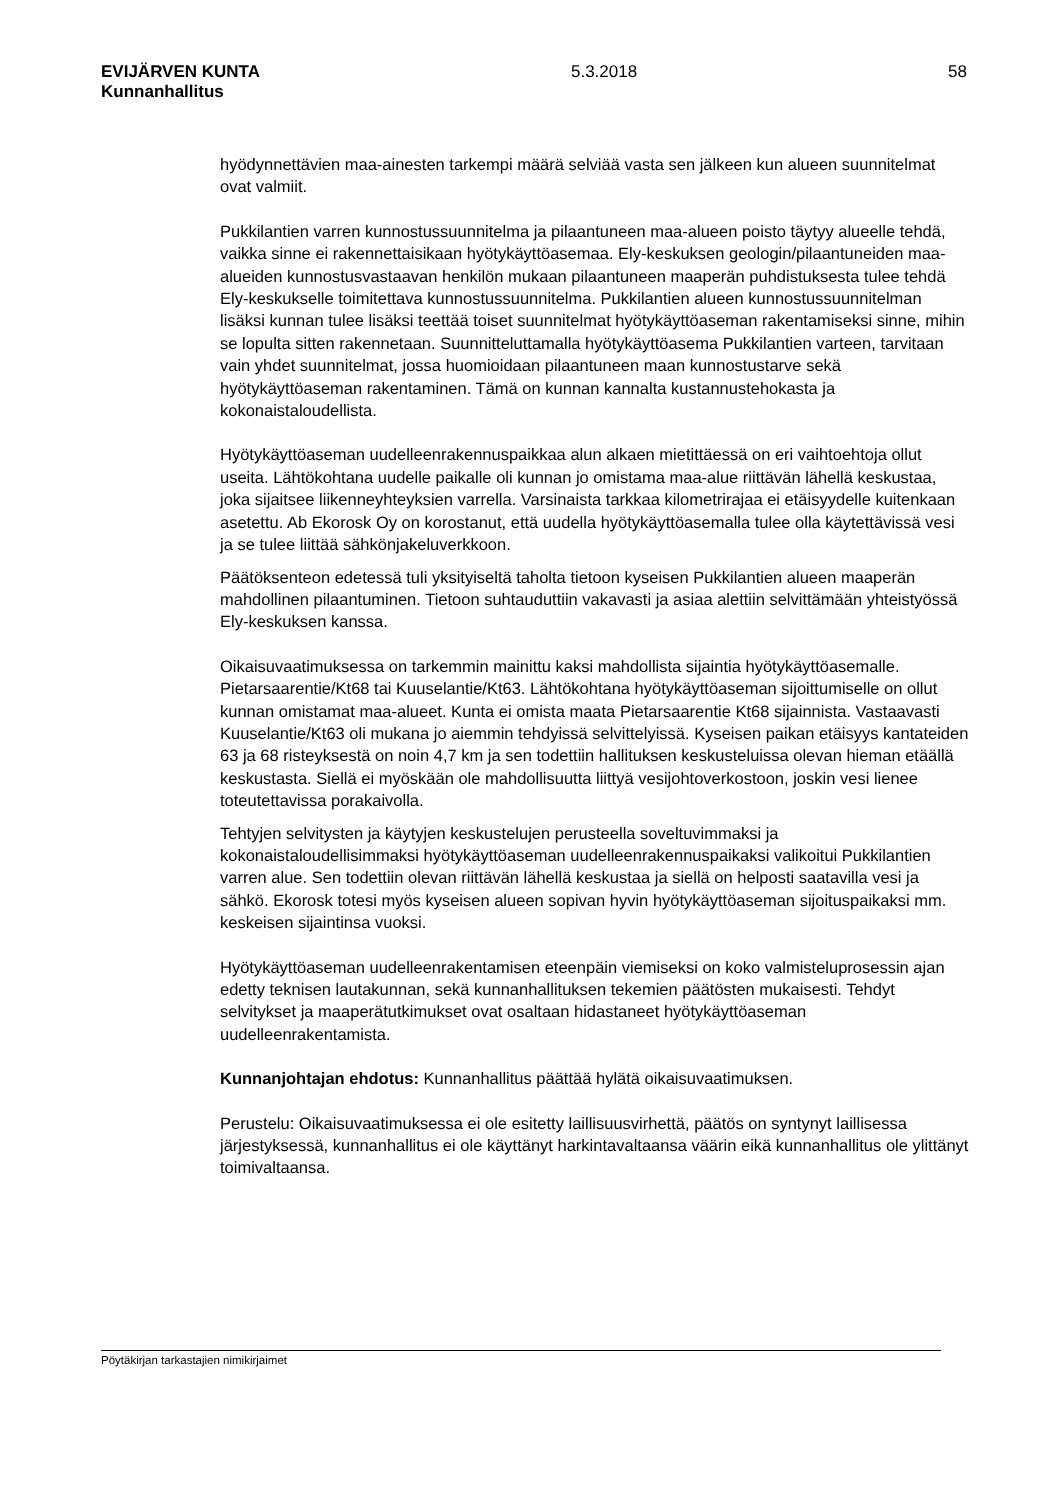EVIJÄRVEN KUNTA 5.3.2018 58
Kunnanhallitus
hyödynnettävien maa-ainesten tarkempi määrä selviää vasta sen jälkeen kun alueen suunnitelmat ovat valmiit.
Pukkilantien varren kunnostussuunnitelma ja pilaantuneen maa-alueen poisto täytyy alueelle tehdä, vaikka sinne ei rakennettaisikaan hyötykäyttöasemaa. Ely-keskuksen geologin/pilaantuneiden maa-alueiden kunnostusvastaavan henkilön mukaan pilaantuneen maaperän puhdistuksesta tulee tehdä Ely-keskukselle toimitettava kunnostussuunnitelma. Pukkilantien alueen kunnostussuunnitelman lisäksi kunnan tulee lisäksi teettää toiset suunnitelmat hyötykäyttöaseman rakentamiseksi sinne, mihin se lopulta sitten rakennetaan. Suunnitteluttamalla hyötykäyttöasema Pukkilantien varteen, tarvitaan vain yhdet suunnitelmat, jossa huomioidaan pilaantuneen maan kunnostustarve sekä hyötykäyttöaseman rakentaminen. Tämä on kunnan kannalta kustannustehokasta ja kokonaistaloudellista.
Hyötykäyttöaseman uudelleenrakennuspaikkaa alun alkaen mietittäessä on eri vaihtoehtoja ollut useita. Lähtökohtana uudelle paikalle oli kunnan jo omistama maa-alue riittävän lähellä keskustaa, joka sijaitsee liikenneyhteyksien varrella. Varsinaista tarkkaa kilometrirajaa ei etäisyydelle kuitenkaan asetettu. Ab Ekorosk Oy on korostanut, että uudella hyötykäyttöasemalla tulee olla käytettävissä vesi ja se tulee liittää sähkönjakeluverkkoon.
Päätöksenteon edetessä tuli yksityiseltä taholta tietoon kyseisen Pukkilantien alueen maaperän mahdollinen pilaantuminen. Tietoon suhtauduttiin vakavasti ja asiaa alettiin selvittämään yhteistyössä Ely-keskuksen kanssa.
Oikaisuvaatimuksessa on tarkemmin mainittu kaksi mahdollista sijaintia hyötykäyttöasemalle. Pietarsaarentie/Kt68 tai Kuuselantie/Kt63. Lähtökohtana hyötykäyttöaseman sijoittumiselle on ollut kunnan omistamat maa-alueet. Kunta ei omista maata Pietarsaarentie Kt68 sijainnista. Vastaavasti Kuuselantie/Kt63 oli mukana jo aiemmin tehdyissä selvittelyissä. Kyseisen paikan etäisyys kantateiden 63 ja 68 risteyksestä on noin 4,7 km ja sen todettiin hallituksen keskusteluissa olevan hieman etäällä keskustasta. Siellä ei myöskään ole mahdollisuutta liittyä vesijohtoverkostoon, joskin vesi lienee toteutettavissa porakaivolla.
Tehtyjen selvitysten ja käytyjen keskustelujen perusteella soveltuvimmaksi ja kokonaistaloudellisimmaksi hyötykäyttöaseman uudelleenrakennuspaikaksi valikoitui Pukkilantien varren alue. Sen todettiin olevan riittävän lähellä keskustaa ja siellä on helposti saatavilla vesi ja sähkö. Ekorosk totesi myös kyseisen alueen sopivan hyvin hyötykäyttöaseman sijoituspaikaksi mm. keskeisen sijaintinsa vuoksi.
Hyötykäyttöaseman uudelleenrakentamisen eteenpäin viemiseksi on koko valmisteluprosessin ajan edetty teknisen lautakunnan, sekä kunnanhallituksen tekemien päätösten mukaisesti. Tehdyt selvitykset ja maaperätutkimukset ovat osaltaan hidastaneet hyötykäyttöaseman uudelleenrakentamista.
Kunnanjohtajan ehdotus: Kunnanhallitus päättää hylätä oikaisuvaatimuksen.
Perustelu: Oikaisuvaatimuksessa ei ole esitetty laillisuusvirhettä, päätös on syntynyt laillisessa järjestyksessä, kunnanhallitus ei ole käyttänyt harkintavaltaansa väärin eikä kunnanhallitus ole ylittänyt toimivaltaansa.
Pöytäkirjan tarkastajien nimikirjaimet